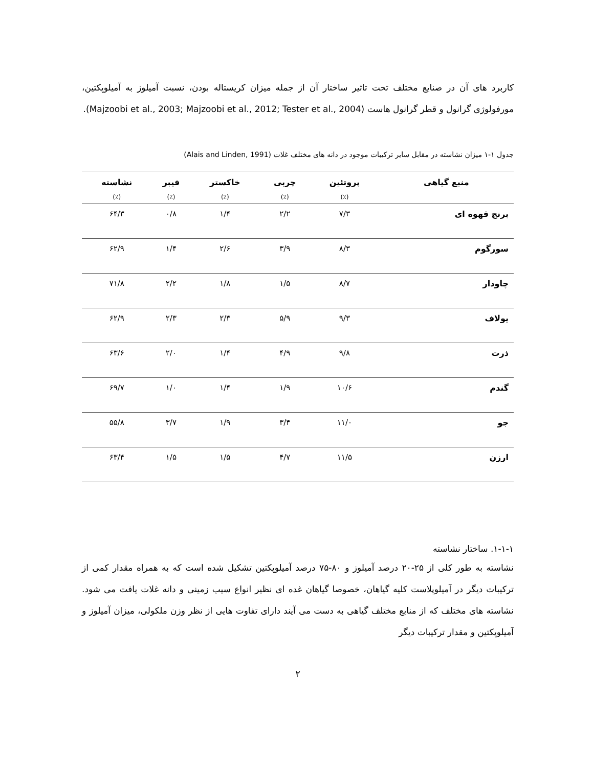کاربرد های آن در صنایع مختلف تحت تاثیر ساختار آن از جمله میزان کریستاله بودن، نسبت آمیلوز به آمیلوپکتین، مورفولوژی گرانول و قطر گرانول هاست (Majzoobi et al., 2003; Majzoobi et al., 2012; Tester et al., 2004).
جدول ۱-۱ میزان نشاسته در مقابل سایر ترکیبات موجود در دانه های مختلف غلات (Alais and Linden, 1991)
| منبع گیاهی | پروتئین | چربی | خاکستر | فیبر | نشاسته |
| --- | --- | --- | --- | --- | --- |
| | (٪) | (٪) | (٪) | (٪) | (٪) |
| برنج قهوه ای | ۷/۳ | ۲/۲ | ۱/۴ | ۰/۸ | ۶۴/۳ |
| سورگوم | ۸/۳ | ۳/۹ | ۲/۶ | ۱/۴ | ۶۲/۹ |
| چاودار | ۸/۷ | ۱/۵ | ۱/۸ | ۲/۲ | ۷۱/۸ |
| یولاف | ۹/۳ | ۵/۹ | ۲/۳ | ۲/۳ | ۶۲/۹ |
| ذرت | ۹/۸ | ۴/۹ | ۱/۴ | ۲/۰ | ۶۳/۶ |
| گندم | ۱۰/۶ | ۱/۹ | ۱/۴ | ۱/۰ | ۶۹/۷ |
| جو | ۱۱/۰ | ۳/۴ | ۱/۹ | ۳/۷ | ۵۵/۸ |
| ارزن | ۱۱/۵ | ۴/۷ | ۱/۵ | ۱/۵ | ۶۳/۴ |
۱-۱-۱. ساختار نشاسته
نشاسته به طور کلی از ۲۵-۲۰ درصد آمیلوز و ۸۰-۷۵ درصد آمیلوپکتین تشکیل شده است که به همراه مقدار کمی از ترکیبات دیگر در آمیلوپلاست کلیه گیاهان، خصوصا گیاهان غده ای نظیر انواع سیب زمینی و دانه غلات یافت می شود. نشاسته های مختلف که از منابع مختلف گیاهی به دست می آیند دارای تفاوت هایی از نظر وزن ملکولی، میزان آمیلوز و آمیلوپکتین و مقدار ترکیبات دیگر
۲